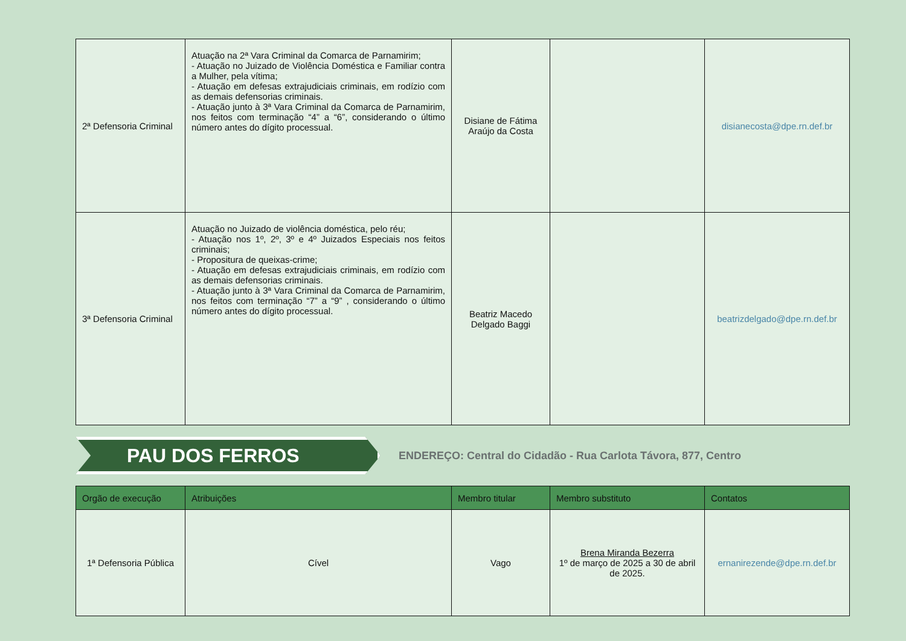| 2ª Defensoria Criminal | Atuação na 2ª Vara Criminal da Comarca de Parnamirim; - Atuação no Juizado de Violência Doméstica e Familiar contra a Mulher, pela vítima; - Atuação em defesas extrajudiciais criminais, em rodízio com as demais defensorias criminais. - Atuação junto à 3ª Vara Criminal da Comarca de Parnamirim, nos feitos com terminação “4” a “6”, considerando o último número antes do dígito processual. | Disiane de Fátima Araújo da Costa | | disianecosta@dpe.rn.def.br |
| 3ª Defensoria Criminal | Atuação no Juizado de violência doméstica, pelo réu; - Atuação nos 1º, 2º, 3º e 4º Juizados Especiais nos feitos criminais; - Propositura de queixas-crime; - Atuação em defesas extrajudiciais criminais, em rodízio com as demais defensorias criminais. - Atuação junto à 3ª Vara Criminal da Comarca de Parnamirim, nos feitos com terminação “7” a “9” , considerando o último número antes do dígito processual. | Beatriz Macedo Delgado Baggi | | beatrizdelgado@dpe.rn.def.br |
PAU DOS FERROS
ENDEREÇO: Central do Cidadão - Rua Carlota Távora, 877, Centro
| Orgão de execução | Atribuições | Membro titular | Membro substituto | Contatos |
| --- | --- | --- | --- | --- |
| 1ª Defensoria Pública | Cível | Vago | Brena Miranda Bezerra 1º de março de 2025 a 30 de abril de 2025. | ernanirezende@dpe.rn.def.br |